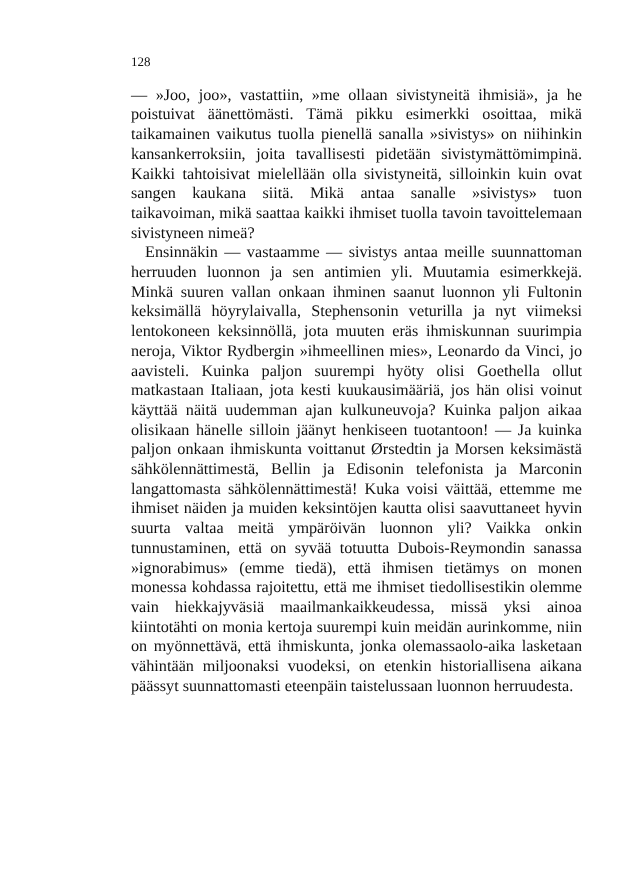128
— »Joo, joo», vastattiin, »me ollaan sivistyneitä ihmisiä», ja he poistuivat äänettömästi. Tämä pikku esimerkki osoittaa, mikä taikamainen vaikutus tuolla pienellä sanalla »sivistys» on niihinkin kansankerroksiin, joita tavallisesti pidetään sivistymättömimpinä. Kaikki tahtoisivat mielellään olla sivistyneitä, silloinkin kuin ovat sangen kaukana siitä. Mikä antaa sanalle »sivistys» tuon taikavoiman, mikä saattaa kaikki ihmiset tuolla tavoin tavoittelemaan sivistyneen nimeä?
Ensinnäkin — vastaamme — sivistys antaa meille suunnattoman herruuden luonnon ja sen antimien yli. Muutamia esimerkkejä. Minkä suuren vallan onkaan ihminen saanut luonnon yli Fultonin keksimällä höyrylaivalla, Stephensonin veturilla ja nyt viimeksi lentokoneen keksinnöllä, jota muuten eräs ihmiskunnan suurimpia neroja, Viktor Rydbergin »ihmeellinen mies», Leonardo da Vinci, jo aavisteli. Kuinka paljon suurempi hyöty olisi Goethella ollut matkastaan Italiaan, jota kesti kuukausimääriä, jos hän olisi voinut käyttää näitä uudemman ajan kulkuneuvoja? Kuinka paljon aikaa olisikaan hänelle silloin jäänyt henkiseen tuotantoon! — Ja kuinka paljon onkaan ihmiskunta voittanut Ørstedtin ja Morsen keksimästä sähkölennättimestä, Bellin ja Edisonin telefonista ja Marconin langattomasta sähkölennättimestä! Kuka voisi väittää, ettemme me ihmiset näiden ja muiden keksintöjen kautta olisi saavuttaneet hyvin suurta valtaa meitä ympäröivän luonnon yli? Vaikka onkin tunnustaminen, että on syvää totuutta Dubois-Reymondin sanassa »ignorabimus» (emme tiedä), että ihmisen tietämys on monen monessa kohdassa rajoitettu, että me ihmiset tiedollisestikin olemme vain hiekkajyväsiä maailmankaikkeudessa, missä yksi ainoa kiintotähti on monia kertoja suurempi kuin meidän aurinkomme, niin on myönnettävä, että ihmiskunta, jonka olemassaolo-aika lasketaan vähintään miljoonaksi vuodeksi, on etenkin historiallisena aikana päässyt suunnattomasti eteenpäin taistelussaan luonnon herruudesta.